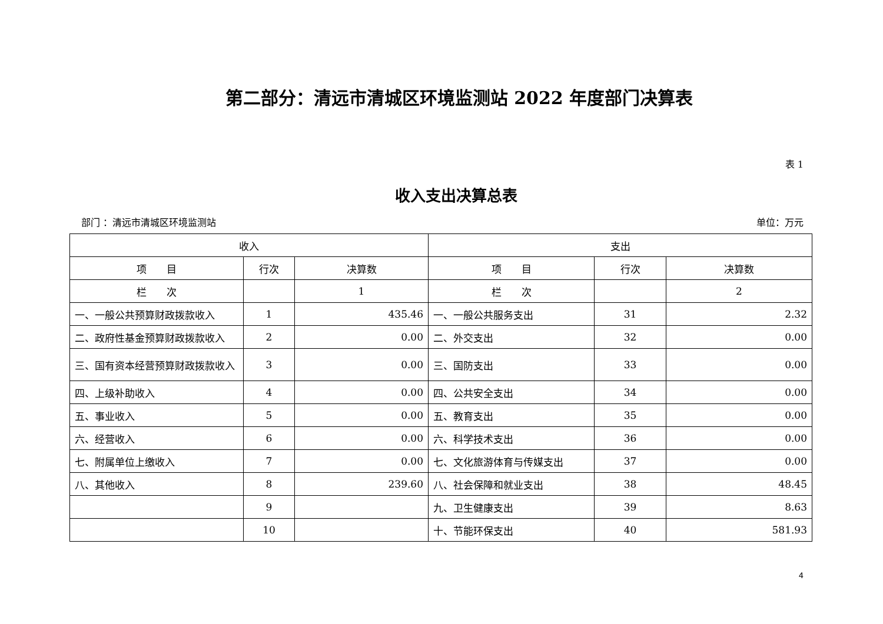第二部分：清远市清城区环境监测站 2022 年度部门决算表
表 1
收入支出决算总表
部门 ：清远市清城区环境监测站 单位：万元
| 收入 | | | 支出 | | |
| --- | --- | --- | --- | --- | --- |
| 项 目 | 行次 | 决算数 | 项 目 | 行次 | 决算数 |
| 栏 次 | | 1 | 栏 次 | | 2 |
| 一、一般公共预算财政拨款收入 | 1 | 435.46 | 一、一般公共服务支出 | 31 | 2.32 |
| 二、政府性基金预算财政拨款收入 | 2 | 0.00 | 二、外交支出 | 32 | 0.00 |
| 三、国有资本经营预算财政拨款收入 | 3 | 0.00 | 三、国防支出 | 33 | 0.00 |
| 四、上级补助收入 | 4 | 0.00 | 四、公共安全支出 | 34 | 0.00 |
| 五、事业收入 | 5 | 0.00 | 五、教育支出 | 35 | 0.00 |
| 六、经营收入 | 6 | 0.00 | 六、科学技术支出 | 36 | 0.00 |
| 七、附属单位上缴收入 | 7 | 0.00 | 七、文化旅游体育与传媒支出 | 37 | 0.00 |
| 八、其他收入 | 8 | 239.60 | 八、社会保障和就业支出 | 38 | 48.45 |
| | 9 | | 九、卫生健康支出 | 39 | 8.63 |
| | 10 | | 十、节能环保支出 | 40 | 581.93 |
4